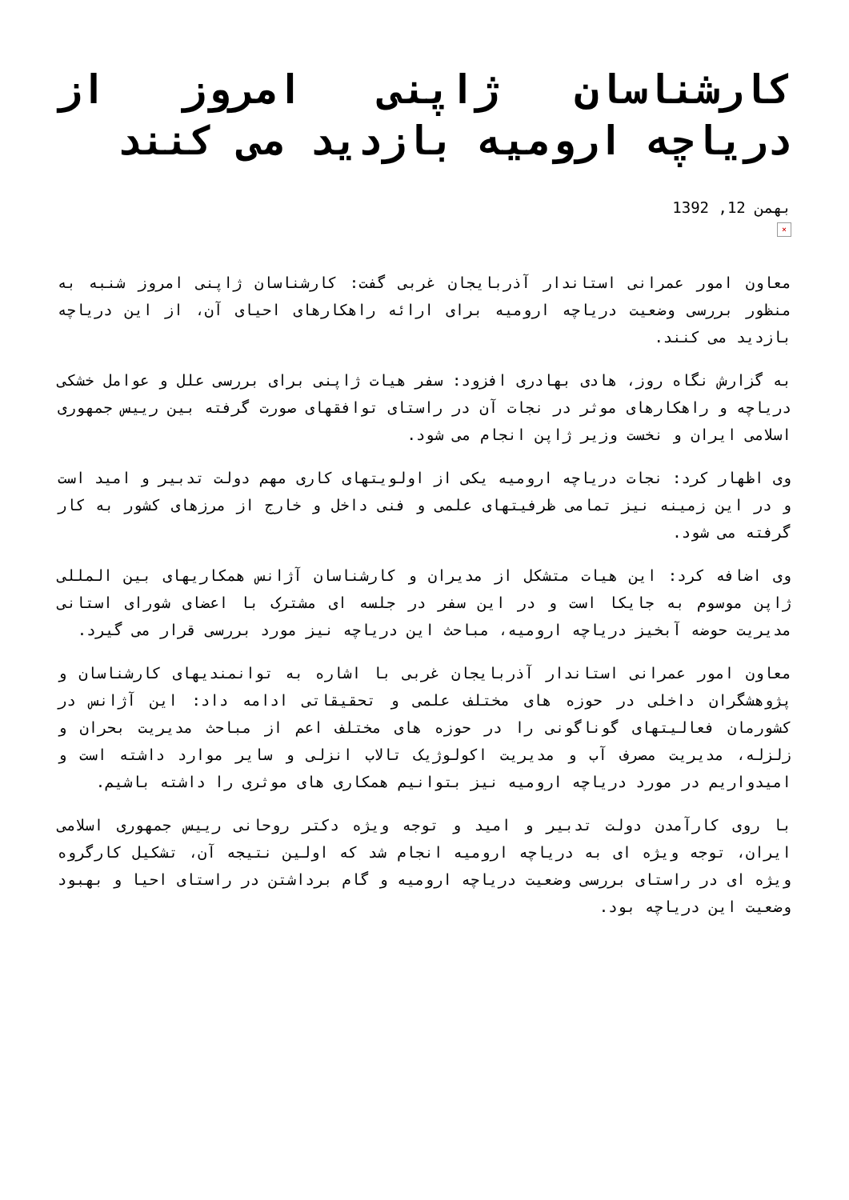کارشناسان ژاپنی امروز از دریاچه ارومیه بازدید می کنند
بهمن 12, 1392
×
معاون امور عمرانی استاندار آذربایجان غربی گفت: کارشناسان ژاپنی امروز شنبه به منظور بررسی وضعیت دریاچه ارومیه برای ارائه راهکارهای احیای آن، از این دریاچه بازدید می کنند.
به گزارش نگاه روز، هادی بهادری افزود: سفر هیات ژاپنی برای بررسی علل و عوامل خشکی دریاچه و راهکارهای موثر در نجات آن در راستای توافقهای صورت گرفته بین رییس جمهوری اسلامی ایران و نخست وزیر ژاپن انجام می شود.
وی اظهار کرد: نجات دریاچه ارومیه یکی از اولویتهای کاری مهم دولت تدبیر و امید است و در این زمینه نیز تمامی ظرفیتهای علمی و فنی داخل و خارج از مرزهای کشور به کار گرفته می شود.
وی اضافه کرد: این هیات متشکل از مدیران و کارشناسان آژانس همکاریهای بین المللی ژاپن موسوم به جایکا است و در این سفر در جلسه ای مشترک با اعضای شورای استانی مدیریت حوضه آبخیز دریاچه ارومیه، مباحث این دریاچه نیز مورد بررسی قرار می گیرد.
معاون امور عمرانی استاندار آذربایجان غربی با اشاره به توانمندیهای کارشناسان و پژوهشگران داخلی در حوزه های مختلف علمی و تحقیقاتی ادامه داد: این آژانس در کشورمان فعالیتهای گوناگونی را در حوزه های مختلف اعم از مباحث مدیریت بحران و زلزله، مدیریت مصرف آب و مدیریت اکولوژیک تالاب انزلی و سایر موارد داشته است و امیدواریم در مورد دریاچه ارومیه نیز بتوانیم همکاری های موثری را داشته باشیم.
با روی کارآمدن دولت تدبیر و امید و توجه ویژه دکتر روحانی رییس جمهوری اسلامی ایران، توجه ویژه ای به دریاچه ارومیه انجام شد که اولین نتیجه آن، تشکیل کارگروه ویژه ای در راستای بررسی وضعیت دریاچه ارومیه و گام برداشتن در راستای احیا و بهبود وضعیت این دریاچه بود.